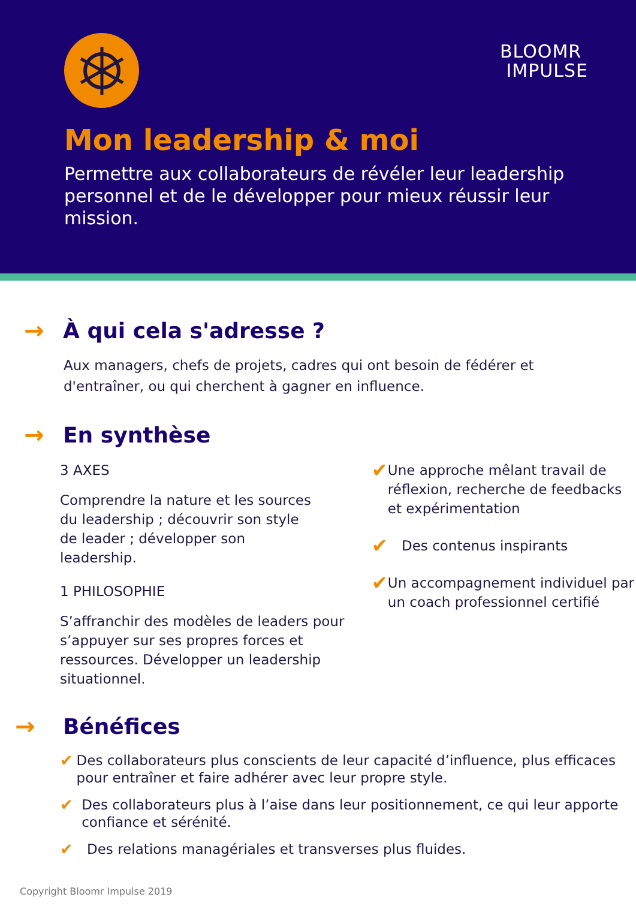BLOOMR
IMPULSE
Mon leadership & moi
Permettre aux collaborateurs de révéler leur leadership personnel et de le développer pour mieux réussir leur mission.
→ À qui cela s'adresse ?
Aux managers, chefs de projets, cadres qui ont besoin de fédérer et d'entraîner, ou qui cherchent à gagner en influence.
→ En synthèse
3 AXES
Comprendre la nature et les sources du leadership ; découvrir son style de leader ; développer son leadership.
1 PHILOSOPHIE
S’affranchir des modèles de leaders pour s’appuyer sur ses propres forces et ressources. Développer un leadership situationnel.
✔
Une approche mêlant travail de réflexion, recherche de feedbacks et expérimentation
✔
Des contenus inspirants
✔
Un accompagnement individuel par un coach professionnel certifié
→ Bénéfices
✔ Des collaborateurs plus conscients de leur capacité d’influence, plus efficaces pour entraîner et faire adhérer avec leur propre style.
✔ Des collaborateurs plus à l’aise dans leur positionnement, ce qui leur apporte confiance et sérénité.
✔ Des relations managériales et transverses plus fluides.
Copyright Bloomr Impulse 2019